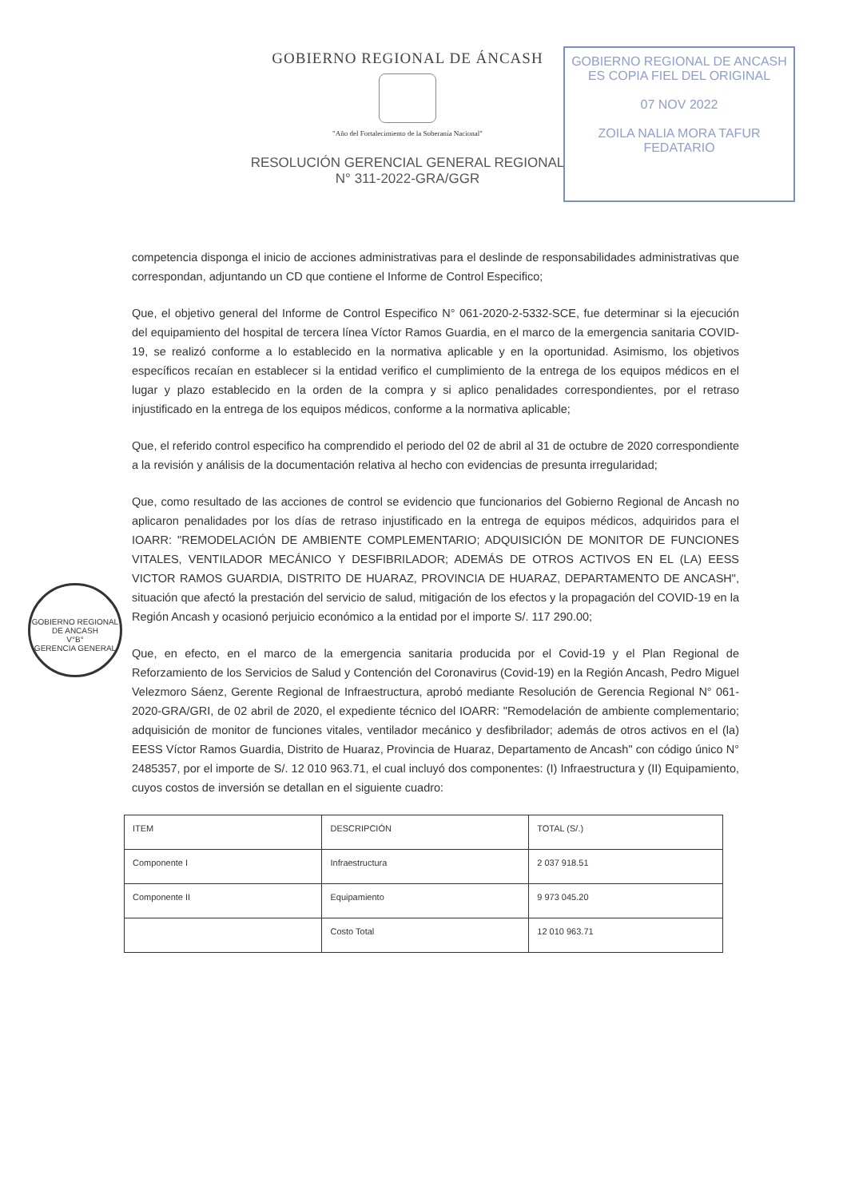GOBIERNO REGIONAL DE ANCASH
ES COPIA FIEL DEL ORIGINAL
07 NOV 2022
ZOILA NALIA MORA TAFUR
FEDATARIO
GOBIERNO REGIONAL DE ÁNCASH
"Año del Fortalecimiento de la Soberanía Nacional"
RESOLUCIÓN GERENCIAL GENERAL REGIONAL
N° 311-2022-GRA/GGR
GOBIERNO REGIONAL DE ANCASH
V°B°
GERENCIA GENERAL
competencia disponga el inicio de acciones administrativas para el deslinde de responsabilidades administrativas que correspondan, adjuntando un CD que contiene el Informe de Control Especifico;
Que, el objetivo general del Informe de Control Especifico N° 061-2020-2-5332-SCE, fue determinar si la ejecución del equipamiento del hospital de tercera línea Víctor Ramos Guardia, en el marco de la emergencia sanitaria COVID-19, se realizó conforme a lo establecido en la normativa aplicable y en la oportunidad. Asimismo, los objetivos específicos recaían en establecer si la entidad verifico el cumplimiento de la entrega de los equipos médicos en el lugar y plazo establecido en la orden de la compra y si aplico penalidades correspondientes, por el retraso injustificado en la entrega de los equipos médicos, conforme a la normativa aplicable;
Que, el referido control especifico ha comprendido el periodo del 02 de abril al 31 de octubre de 2020 correspondiente a la revisión y análisis de la documentación relativa al hecho con evidencias de presunta irregularidad;
Que, como resultado de las acciones de control se evidencio que funcionarios del Gobierno Regional de Ancash no aplicaron penalidades por los días de retraso injustificado en la entrega de equipos médicos, adquiridos para el IOARR: "REMODELACIÓN DE AMBIENTE COMPLEMENTARIO; ADQUISICIÓN DE MONITOR DE FUNCIONES VITALES, VENTILADOR MECÁNICO Y DESFIBRILADOR; ADEMÁS DE OTROS ACTIVOS EN EL (LA) EESS VICTOR RAMOS GUARDIA, DISTRITO DE HUARAZ, PROVINCIA DE HUARAZ, DEPARTAMENTO DE ANCASH", situación que afectó la prestación del servicio de salud, mitigación de los efectos y la propagación del COVID-19 en la Región Ancash y ocasionó perjuicio económico a la entidad por el importe S/. 117 290.00;
Que, en efecto, en el marco de la emergencia sanitaria producida por el Covid-19 y el Plan Regional de Reforzamiento de los Servicios de Salud y Contención del Coronavirus (Covid-19) en la Región Ancash, Pedro Miguel Velezmoro Sáenz, Gerente Regional de Infraestructura, aprobó mediante Resolución de Gerencia Regional N° 061-2020-GRA/GRI, de 02 abril de 2020, el expediente técnico del IOARR: "Remodelación de ambiente complementario; adquisición de monitor de funciones vitales, ventilador mecánico y desfibrilador; además de otros activos en el (la) EESS Víctor Ramos Guardia, Distrito de Huaraz, Provincia de Huaraz, Departamento de Ancash" con código único N° 2485357, por el importe de S/. 12 010 963.71, el cual incluyó dos componentes: (I) Infraestructura y (II) Equipamiento, cuyos costos de inversión se detallan en el siguiente cuadro:
| ITEM | DESCRIPCIÓN | TOTAL (S/.) |
| --- | --- | --- |
| Componente I | Infraestructura | 2 037 918.51 |
| Componente II | Equipamiento | 9 973 045.20 |
| | Costo Total | 12 010 963.71 |